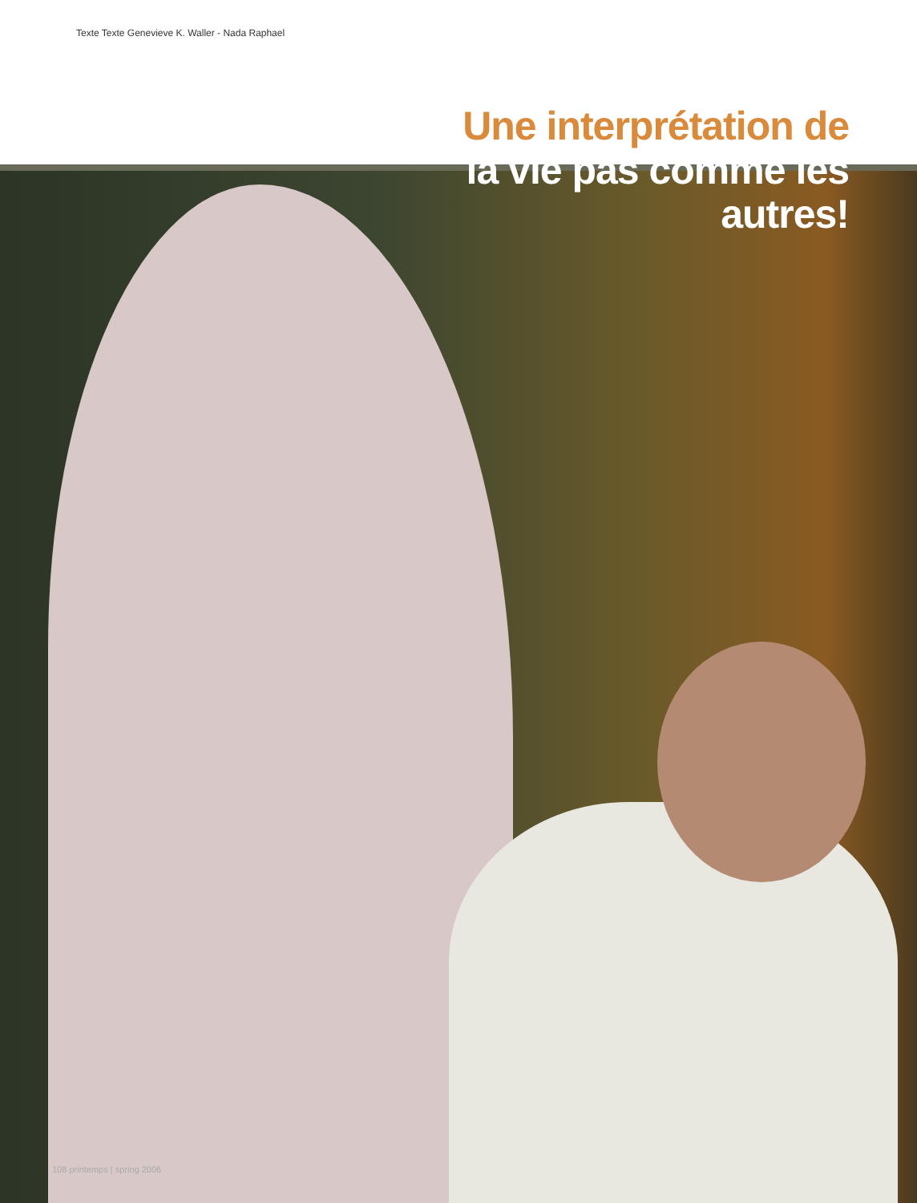Texte Texte Genevieve K. Waller - Nada Raphael
Une interprétation de
la vie pas comme les
autres!
108 printemps | spring 2006